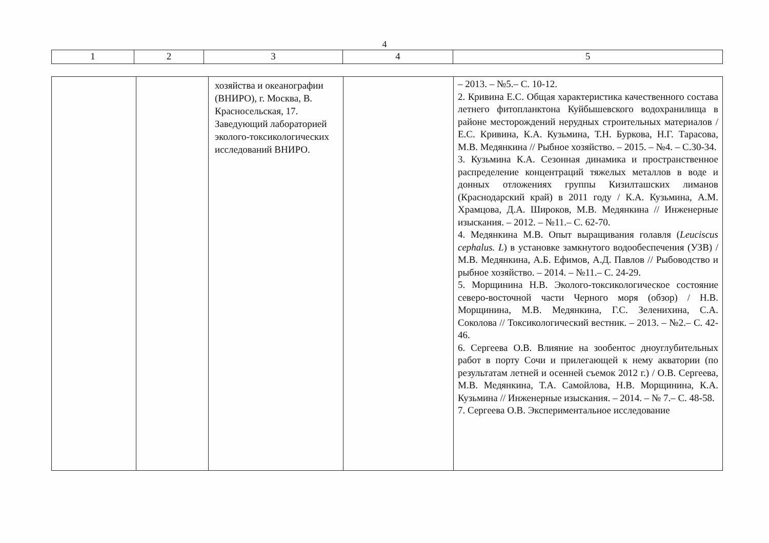4
| 1 | 2 | 3 | 4 | 5 |
| | | хозяйства и океанографии (ВНИРО), г. Москва, В. Красносельская, 17. Заведующий лабораторией эколого-токсикологических исследований ВНИРО. | | – 2013. – №5.– С. 10-12. 2. Кривина Е.С. Общая характеристика качественного состава летнего фитопланктона Куйбышевского водохранилища в районе месторождений нерудных строительных материалов / Е.С. Кривина, К.А. Кузьмина, Т.Н. Буркова, Н.Г. Тарасова, М.В. Медянкина // Рыбное хозяйство. – 2015. – №4. – С.30-34. 3. Кузьмина К.А. Сезонная динамика и пространственное распределение концентраций тяжелых металлов в воде и донных отложениях группы Кизилташских лиманов (Краснодарский край) в 2011 году / К.А. Кузьмина, А.М. Храмцова, Д.А. Широков, М.В. Медянкина // Инженерные изыскания. – 2012. – №11.– С. 62-70. 4. Медянкина М.В. Опыт выращивания голавля ( Leuciscus cephalus. L ) в установке замкнутого водообеспечения (УЗВ) / М.В. Медянкина, А.Б. Ефимов, А.Д. Павлов // Рыбоводство и рыбное хозяйство. – 2014. – №11.– С. 24-29. 5. Морщинина Н.В. Эколого-токсикологическое состояние северо-восточной части Черного моря (обзор) / Н.В. Морщинина, М.В. Медянкина, Г.С. Зеленихина, С.А. Соколова // Токсикологический вестник. – 2013. – №2.– С. 42-46. 6. Сергеева О.В. Влияние на зообентос дноуглубительных работ в порту Сочи и прилегающей к нему акватории (по результатам летней и осенней съемок 2012 г.) / О.В. Сергеева, М.В. Медянкина, Т.А. Самойлова, Н.В. Морщинина, К.А. Кузьмина // Инженерные изыскания. – 2014. – № 7.– С. 48-58. 7. Сергеева О.В. Экспериментальное исследование |